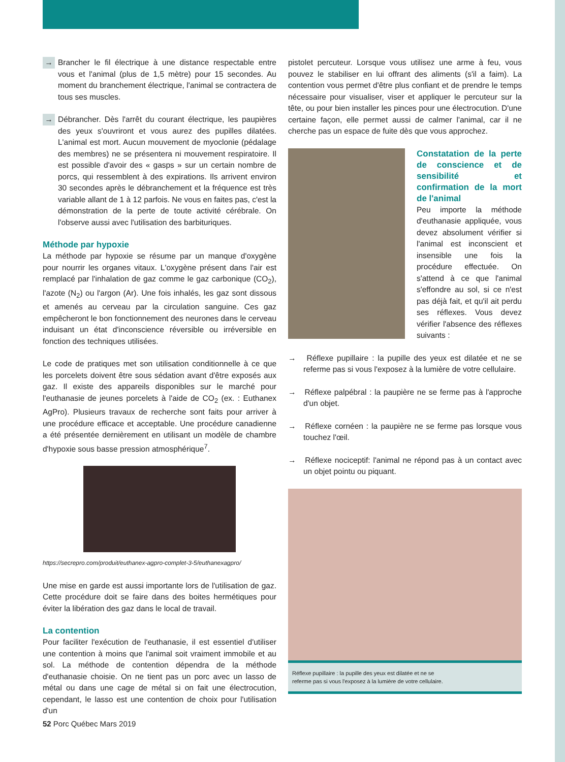→ Brancher le fil électrique à une distance respectable entre vous et l'animal (plus de 1,5 mètre) pour 15 secondes. Au moment du branchement électrique, l'animal se contractera de tous ses muscles.
→ Débrancher. Dès l'arrêt du courant électrique, les paupières des yeux s'ouvriront et vous aurez des pupilles dilatées. L'animal est mort. Aucun mouvement de myoclonie (pédalage des membres) ne se présentera ni mouvement respiratoire. Il est possible d'avoir des « gasps » sur un certain nombre de porcs, qui ressemblent à des expirations. Ils arrivent environ 30 secondes après le débranchement et la fréquence est très variable allant de 1 à 12 parfois. Ne vous en faites pas, c'est la démonstration de la perte de toute activité cérébrale. On l'observe aussi avec l'utilisation des barbituriques.
Méthode par hypoxie
La méthode par hypoxie se résume par un manque d'oxygène pour nourrir les organes vitaux. L'oxygène présent dans l'air est remplacé par l'inhalation de gaz comme le gaz carbonique (CO<sub>2</sub>), l'azote (N<sub>2</sub>) ou l'argon (Ar). Une fois inhalés, les gaz sont dissous et amenés au cerveau par la circulation sanguine. Ces gaz empêcheront le bon fonctionnement des neurones dans le cerveau induisant un état d'inconscience réversible ou irréversible en fonction des techniques utilisées.
Le code de pratiques met son utilisation conditionnelle à ce que les porcelets doivent être sous sédation avant d'être exposés aux gaz. Il existe des appareils disponibles sur le marché pour l'euthanasie de jeunes porcelets à l'aide de CO<sub>2</sub> (ex. : Euthanex AgPro). Plusieurs travaux de recherche sont faits pour arriver à une procédure efficace et acceptable. Une procédure canadienne a été présentée dernièrement en utilisant un modèle de chambre d'hypoxie sous basse pression atmosphérique<sup>7</sup>.
https://secrepro.com/produit/euthanex-agpro-complet-3-5/euthanexagpro/
Une mise en garde est aussi importante lors de l'utilisation de gaz. Cette procédure doit se faire dans des boites hermétiques pour éviter la libération des gaz dans le local de travail.
La contention
Pour faciliter l'exécution de l'euthanasie, il est essentiel d'utiliser une contention à moins que l'animal soit vraiment immobile et au sol. La méthode de contention dépendra de la méthode d'euthanasie choisie. On ne tient pas un porc avec un lasso de métal ou dans une cage de métal si on fait une électrocution, cependant, le lasso est une contention de choix pour l'utilisation d'un
pistolet percuteur. Lorsque vous utilisez une arme à feu, vous pouvez le stabiliser en lui offrant des aliments (s'il a faim). La contention vous permet d'être plus confiant et de prendre le temps nécessaire pour visualiser, viser et appliquer le percuteur sur la tête, ou pour bien installer les pinces pour une électrocution. D'une certaine façon, elle permet aussi de calmer l'animal, car il ne cherche pas un espace de fuite dès que vous approchez.
Constatation de la perte de conscience et de sensibilité et confirmation de la mort de l'animal
Peu importe la méthode d'euthanasie appliquée, vous devez absolument vérifier si l'animal est inconscient et insensible une fois la procédure effectuée. On s'attend à ce que l'animal s'effondre au sol, si ce n'est pas déjà fait, et qu'il ait perdu ses réflexes. Vous devez vérifier l'absence des réflexes suivants :
→ Réflexe pupillaire : la pupille des yeux est dilatée et ne se referme pas si vous l'exposez à la lumière de votre cellulaire.
→ Réflexe palpébral : la paupière ne se ferme pas à l'approche d'un objet.
→ Réflexe cornéen : la paupière ne se ferme pas lorsque vous touchez l'œil.
→ Réflexe nociceptif: l'animal ne répond pas à un contact avec un objet pointu ou piquant.
Réflexe pupillaire : la pupille des yeux est dilatée et ne se
referme pas si vous l'exposez à la lumière de votre cellulaire.
52 Porc Québec Mars 2019